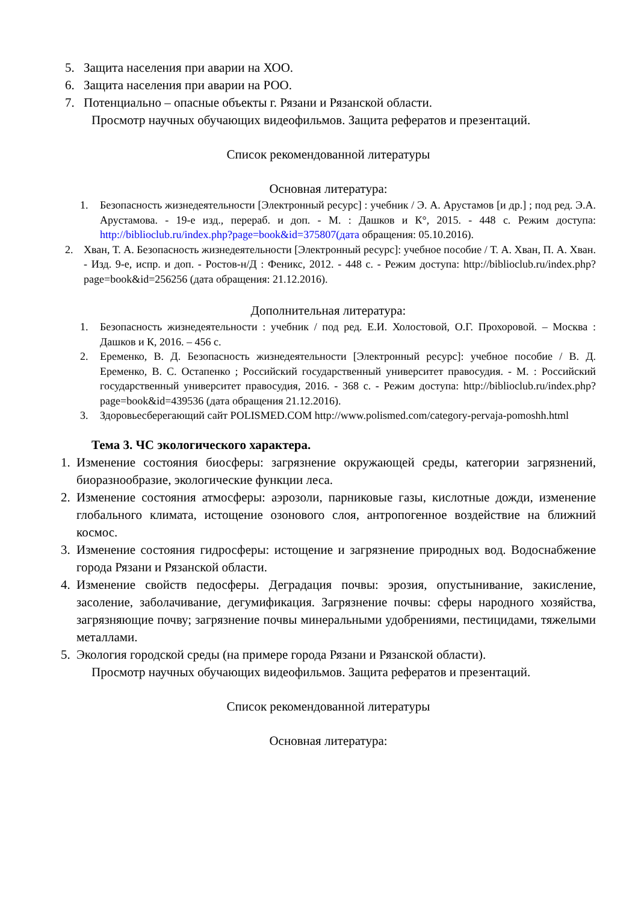5. Защита населения при аварии на ХОО.
6. Защита населения при аварии на РОО.
7. Потенциально – опасные объекты г. Рязани и Рязанской области.
Просмотр научных обучающих видеофильмов. Защита рефератов и презентаций.
Список рекомендованной литературы
Основная литература:
1. Безопасность жизнедеятельности [Электронный ресурс] : учебник / Э. А. Арустамов [и др.] ; под ред. Э.А. Арустамова. - 19-е изд., перераб. и доп. - М. : Дашков и К°, 2015. - 448 с. Режим доступа: http://biblioclub.ru/index.php?page=book&id=375807(дата обращения: 05.10.2016).
2. Хван, Т. А. Безопасность жизнедеятельности [Электронный ресурс]: учебное пособие / Т. А. Хван, П. А. Хван. - Изд. 9-е, испр. и доп. - Ростов-н/Д : Феникс, 2012. - 448 с. - Режим доступа: http://biblioclub.ru/index.php?page=book&id=256256 (дата обращения: 21.12.2016).
Дополнительная литература:
1. Безопасность жизнедеятельности : учебник / под ред. Е.И. Холостовой, О.Г. Прохоровой. – Москва : Дашков и К, 2016. – 456 с.
2. Еременко, В. Д. Безопасность жизнедеятельности [Электронный ресурс]: учебное пособие / В. Д. Еременко, В. С. Остапенко ; Российский государственный университет правосудия. - М. : Российский государственный университет правосудия, 2016. - 368 с. - Режим доступа: http://biblioclub.ru/index.php?page=book&id=439536 (дата обращения 21.12.2016).
3. Здоровьесберегающий сайт POLISMED.COM http://www.polismed.com/category-pervaja-pomoshh.html
Тема 3. ЧС экологического характера.
1. Изменение состояния биосферы: загрязнение окружающей среды, категории загрязнений, биоразнообразие, экологические функции леса.
2. Изменение состояния атмосферы: аэрозоли, парниковые газы, кислотные дожди, изменение глобального климата, истощение озонового слоя, антропогенное воздействие на ближний космос.
3. Изменение состояния гидросферы: истощение и загрязнение природных вод. Водоснабжение города Рязани и Рязанской области.
4. Изменение свойств педосферы. Деградация почвы: эрозия, опустынивание, закисление, засоление, заболачивание, дегумификация. Загрязнение почвы: сферы народного хозяйства, загрязняющие почву; загрязнение почвы минеральными удобрениями, пестицидами, тяжелыми металлами.
5. Экология городской среды (на примере города Рязани и Рязанской области).
Просмотр научных обучающих видеофильмов. Защита рефератов и презентаций.
Список рекомендованной литературы
Основная литература: